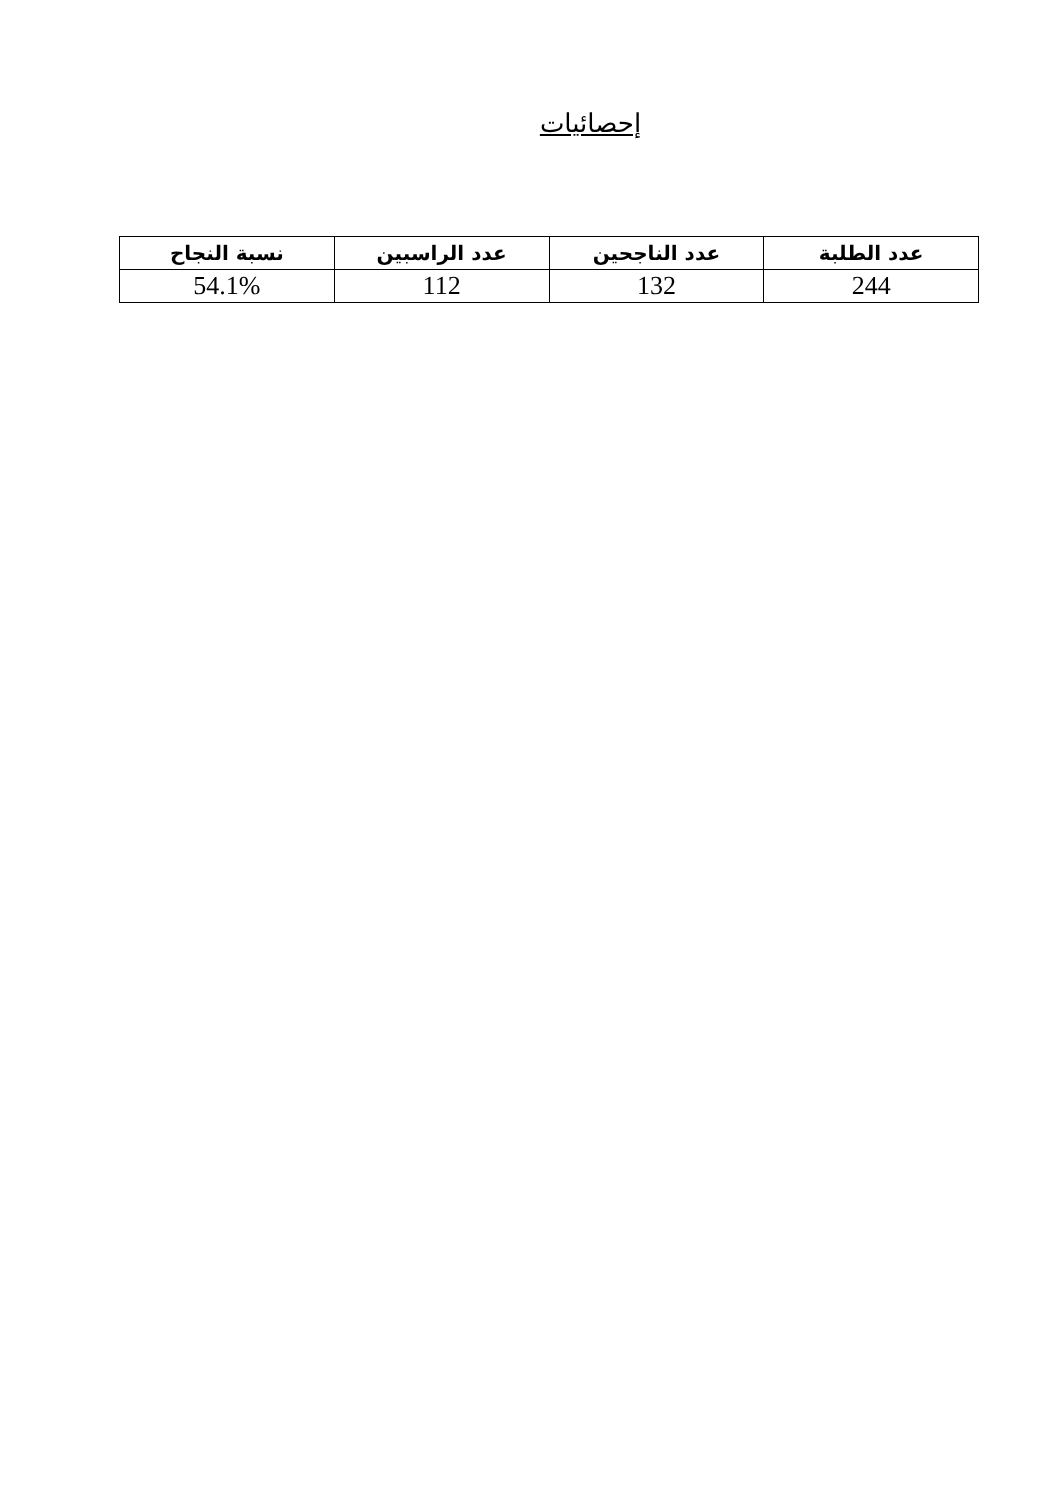إحصائيات
| عدد الطلبة | عدد الناجحين | عدد الراسبين | نسبة النجاح |
| --- | --- | --- | --- |
| 244 | 132 | 112 | 54.1% |